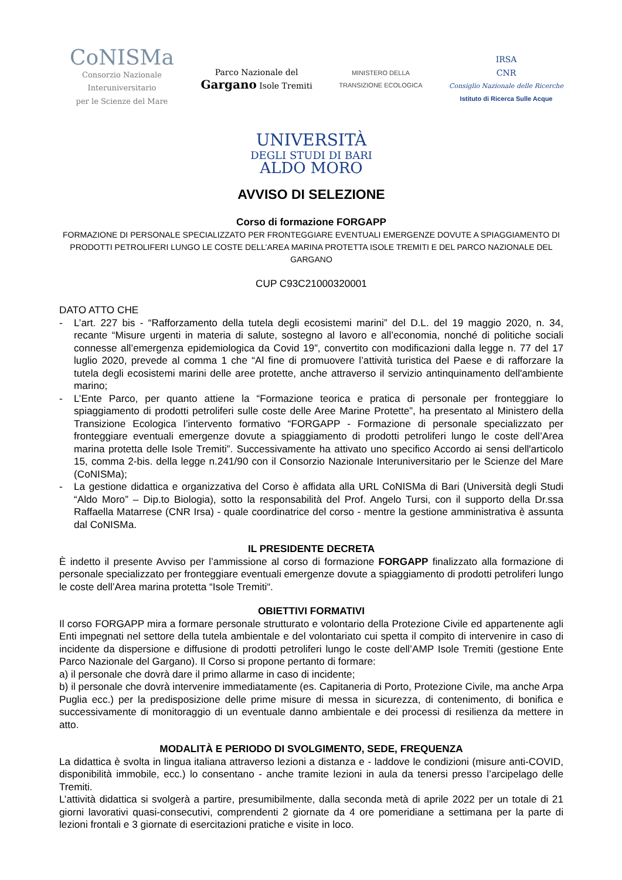CoNISMa
Consorzio Nazionale
Interuniversitario
per le Scienze del Mare
Parco Nazionale del
Gargano Isole Tremiti
MINISTERO DELLA
TRANSIZIONE ECOLOGICA
IRSA
CNR
Consiglio Nazionale delle Ricerche
Istituto di Ricerca Sulle Acque
UNIVERSITÀ
DEGLI STUDI DI BARI
ALDO MORO
AVVISO DI SELEZIONE
Corso di formazione FORGAPP
FORMAZIONE DI PERSONALE SPECIALIZZATO PER FRONTEGGIARE EVENTUALI EMERGENZE DOVUTE A SPIAGGIAMENTO DI PRODOTTI PETROLIFERI LUNGO LE COSTE DELL’AREA MARINA PROTETTA ISOLE TREMITI E DEL PARCO NAZIONALE DEL GARGANO
CUP C93C21000320001
DATO ATTO CHE
- L’art. 227 bis - “Rafforzamento della tutela degli ecosistemi marini” del D.L. del 19 maggio 2020, n. 34, recante “Misure urgenti in materia di salute, sostegno al lavoro e all’economia, nonché di politiche sociali connesse all’emergenza epidemiologica da Covid 19”, convertito con modificazioni dalla legge n. 77 del 17 luglio 2020, prevede al comma 1 che “Al fine di promuovere l’attività turistica del Paese e di rafforzare la tutela degli ecosistemi marini delle aree protette, anche attraverso il servizio antinquinamento dell'ambiente marino;
- L’Ente Parco, per quanto attiene la “Formazione teorica e pratica di personale per fronteggiare lo spiaggiamento di prodotti petroliferi sulle coste delle Aree Marine Protette”, ha presentato al Ministero della Transizione Ecologica l’intervento formativo “FORGAPP - Formazione di personale specializzato per fronteggiare eventuali emergenze dovute a spiaggiamento di prodotti petroliferi lungo le coste dell’Area marina protetta delle Isole Tremiti”. Successivamente ha attivato uno specifico Accordo ai sensi dell'articolo 15, comma 2-bis. della legge n.241/90 con il Consorzio Nazionale Interuniversitario per le Scienze del Mare (CoNISMa);
- La gestione didattica e organizzativa del Corso è affidata alla URL CoNISMa di Bari (Università degli Studi “Aldo Moro” – Dip.to Biologia), sotto la responsabilità del Prof. Angelo Tursi, con il supporto della Dr.ssa Raffaella Matarrese (CNR Irsa) - quale coordinatrice del corso - mentre la gestione amministrativa è assunta dal CoNISMa.
IL PRESIDENTE DECRETA
È indetto il presente Avviso per l’ammissione al corso di formazione FORGAPP finalizzato alla formazione di personale specializzato per fronteggiare eventuali emergenze dovute a spiaggiamento di prodotti petroliferi lungo le coste dell’Area marina protetta “Isole Tremiti“.
OBIETTIVI FORMATIVI
Il corso FORGAPP mira a formare personale strutturato e volontario della Protezione Civile ed appartenente agli Enti impegnati nel settore della tutela ambientale e del volontariato cui spetta il compito di intervenire in caso di incidente da dispersione e diffusione di prodotti petroliferi lungo le coste dell’AMP Isole Tremiti (gestione Ente Parco Nazionale del Gargano). Il Corso si propone pertanto di formare:
a) il personale che dovrà dare il primo allarme in caso di incidente;
b) il personale che dovrà intervenire immediatamente (es. Capitaneria di Porto, Protezione Civile, ma anche Arpa Puglia ecc.) per la predisposizione delle prime misure di messa in sicurezza, di contenimento, di bonifica e successivamente di monitoraggio di un eventuale danno ambientale e dei processi di resilienza da mettere in atto.
MODALITÀ E PERIODO DI SVOLGIMENTO, SEDE, FREQUENZA
La didattica è svolta in lingua italiana attraverso lezioni a distanza e - laddove le condizioni (misure anti-COVID, disponibilità immobile, ecc.) lo consentano - anche tramite lezioni in aula da tenersi presso l’arcipelago delle Tremiti.
L’attività didattica si svolgerà a partire, presumibilmente, dalla seconda metà di aprile 2022 per un totale di 21 giorni lavorativi quasi-consecutivi, comprendenti 2 giornate da 4 ore pomeridiane a settimana per la parte di lezioni frontali e 3 giornate di esercitazioni pratiche e visite in loco.